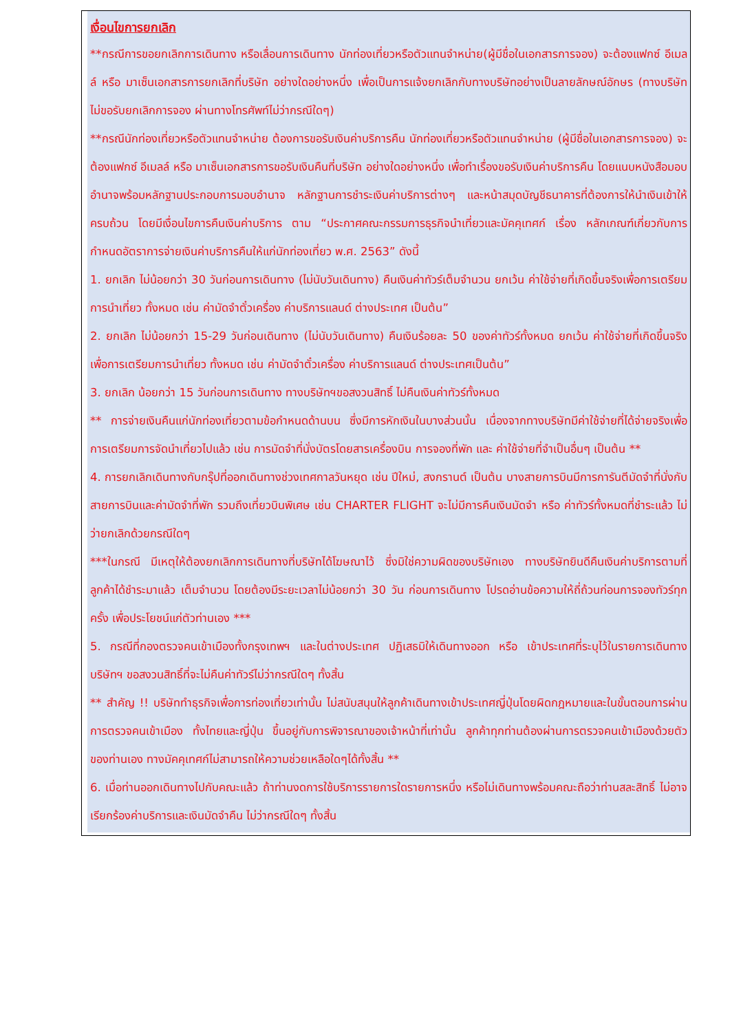เงื่อนไขการยกเลิก
**กรณีการขอยกเลิกการเดินทาง หรือเลื่อนการเดินทาง นักท่องเที่ยวหรือตัวแทนจำหน่าย(ผู้มีชื่อในเอกสารการจอง) จะต้องแฟกซ์ อีเมลล์ หรือ มาเซ็นเอกสารการยกเลิกที่บริษัท อย่างใดอย่างหนึ่ง เพื่อเป็นการแจ้งยกเลิกกับทางบริษัทอย่างเป็นลายลักษณ์อักษร (ทางบริษัทไม่ขอรับยกเลิกการจอง ผ่านทางโทรศัพท์ไม่ว่ากรณีใดๆ)
**กรณีนักท่องเที่ยวหรือตัวแทนจำหน่าย ต้องการขอรับเงินค่าบริการคืน นักท่องเที่ยวหรือตัวแทนจำหน่าย (ผู้มีชื่อในเอกสารการจอง) จะต้องแฟกซ์ อีเมลล์ หรือ มาเซ็นเอกสารการขอรับเงินคืนที่บริษัท อย่างใดอย่างหนึ่ง เพื่อทำเรื่องขอรับเงินค่าบริการคืน โดยแนบหนังสือมอบอำนาจพร้อมหลักฐานประกอบการมอบอำนาจ หลักฐานการชำระเงินค่าบริการต่างๆ และหน้าสมุดบัญชีธนาคารที่ต้องการให้นำเงินเข้าให้ครบถ้วน โดยมีเงื่อนไขการคืนเงินค่าบริการ ตาม “ประกาศคณะกรรมการธุรกิจนำเที่ยวและมัคคุเทศก์ เรื่อง หลักเกณฑ์เกี่ยวกับการกำหนดอัตราการจ่ายเงินค่าบริการคืนให้แก่นักท่องเที่ยว พ.ศ. 2563” ดังนี้
1. ยกเลิก ไม่น้อยกว่า 30 วันก่อนการเดินทาง (ไม่นับวันเดินทาง) คืนเงินค่าทัวร์เต็มจำนวน ยกเว้น ค่าใช้จ่ายที่เกิดขึ้นจริงเพื่อการเตรียมการนำเที่ยว ทั้งหมด เช่น ค่ามัดจำตั๋วเครื่อง ค่าบริการแลนด์ ต่างประเทศ เป็นต้น”
2. ยกเลิก ไม่น้อยกว่า 15-29 วันก่อนเดินทาง (ไม่นับวันเดินทาง) คืนเงินร้อยละ 50 ของค่าทัวร์ทั้งหมด ยกเว้น ค่าใช้จ่ายที่เกิดขึ้นจริงเพื่อการเตรียมการนำเที่ยว ทั้งหมด เช่น ค่ามัดจำตั๋วเครื่อง ค่าบริการแลนด์ ต่างประเทศเป็นต้น”
3. ยกเลิก น้อยกว่า 15 วันก่อนการเดินทาง ทางบริษัทฯขอสงวนสิทธิ์ ไม่คืนเงินค่าทัวร์ทั้งหมด
** การจ่ายเงินคืนแก่นักท่องเที่ยวตามข้อกำหนดด้านบน ซึ่งมีการหักเงินในบางส่วนนั้น เนื่องจากทางบริษัทมีค่าใช้จ่ายที่ได้จ่ายจริงเพื่อการเตรียมการจัดนำเที่ยวไปแล้ว เช่น การมัดจำที่นั่งบัตรโดยสารเครื่องบิน การจองที่พัก และ ค่าใช้จ่ายที่จำเป็นอื่นๆ เป็นต้น **
4. การยกเลิกเดินทางกับกรุ๊ปที่ออกเดินทางช่วงเทศกาลวันหยุด เช่น ปีใหม่, สงกรานต์ เป็นต้น บางสายการบินมีการการันตีมัดจำที่นั่งกับสายการบินและค่ามัดจำที่พัก รวมถึงเที่ยวบินพิเศษ เช่น CHARTER FLIGHT จะไม่มีการคืนเงินมัดจำ หรือ ค่าทัวร์ทั้งหมดที่ชำระแล้ว ไม่ว่ายกเลิกด้วยกรณีใดๆ
***ในกรณี มีเหตุให้ต้องยกเลิกการเดินทางที่บริษัทได้โฆษณาไว้ ซึ่งมิใช่ความผิดของบริษัทเอง ทางบริษัทยินดีคืนเงินค่าบริการตามที่ลูกค้าได้ชำระมาแล้ว เต็มจำนวน โดยต้องมีระยะเวลาไม่น้อยกว่า 30 วัน ก่อนการเดินทาง โปรดอ่านข้อความให้ถี่ถ้วนก่อนการจองทัวร์ทุกครั้ง เพื่อประโยชน์แก่ตัวท่านเอง ***
5. กรณีที่กองตรวจคนเข้าเมืองทั้งกรุงเทพฯ และในต่างประเทศ ปฏิเสธมิให้เดินทางออก หรือ เข้าประเทศที่ระบุไว้ในรายการเดินทาง บริษัทฯ ขอสงวนสิทธิ์ที่จะไม่คืนค่าทัวร์ไม่ว่ากรณีใดๆ ทั้งสิ้น
** สำคัญ !! บริษัททำธุรกิจเพื่อการท่องเที่ยวเท่านั้น ไม่สนับสนุนให้ลูกค้าเดินทางเข้าประเทศญี่ปุ่นโดยผิดกฎหมายและในขั้นตอนการผ่านการตรวจคนเข้าเมือง ทั้งไทยและญี่ปุ่น ขึ้นอยู่กับการพิจารณาของเจ้าหน้าที่เท่านั้น ลูกค้าทุกท่านต้องผ่านการตรวจคนเข้าเมืองด้วยตัวของท่านเอง ทางมัคคุเทศก์ไม่สามารถให้ความช่วยเหลือใดๆได้ทั้งสิ้น **
6. เมื่อท่านออกเดินทางไปกับคณะแล้ว ถ้าท่านงดการใช้บริการรายการใดรายการหนึ่ง หรือไม่เดินทางพร้อมคณะถือว่าท่านสละสิทธิ์ ไม่อาจเรียกร้องค่าบริการและเงินมัดจำคืน ไม่ว่ากรณีใดๆ ทั้งสิ้น